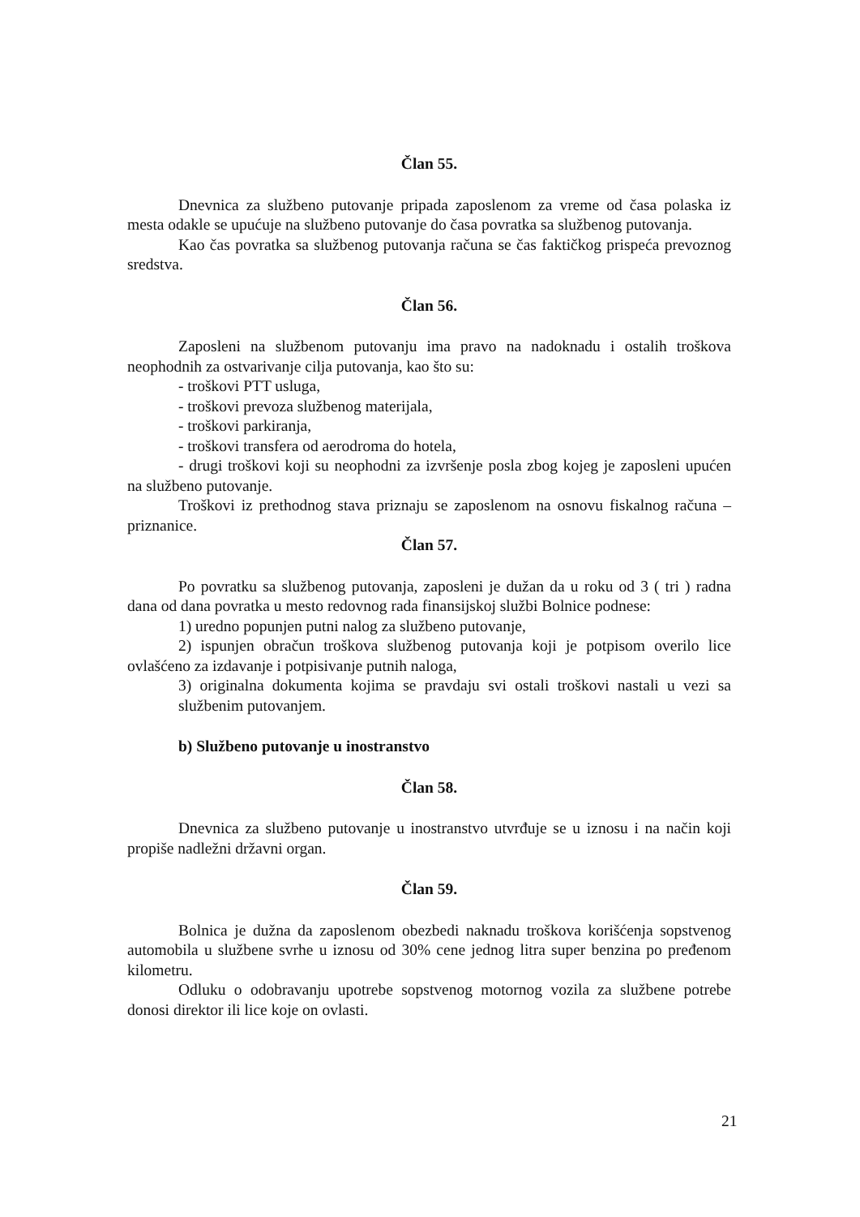Član 55.
Dnevnica za službeno putovanje pripada zaposlenom za vreme od časa polaska iz mesta odakle se upućuje na službeno putovanje do časa povratka sa službenog putovanja.
Kao čas povratka sa službenog putovanja računa se čas faktičkog prispeća prevoznog sredstva.
Član 56.
Zaposleni na službenom putovanju ima pravo na nadoknadu i ostalih troškova neophodnih za ostvarivanje cilja putovanja, kao što su:
- troškovi PTT usluga,
- troškovi prevoza službenog materijala,
- troškovi parkiranja,
- troškovi transfera od aerodroma do hotela,
- drugi troškovi koji su neophodni za izvršenje posla zbog kojeg je zaposleni upućen na službeno putovanje.
Troškovi iz prethodnog stava priznaju se zaposlenom na osnovu fiskalnog računa – priznanice.
Član 57.
Po povratku sa službenog putovanja, zaposleni je dužan da u roku od 3 ( tri ) radna dana od dana povratka u mesto redovnog rada finansijskoj službi Bolnice podnese:
1) uredno popunjen putni nalog za službeno putovanje,
2) ispunjen obračun troškova službenog putovanja koji je potpisom overilo lice ovlašćeno za izdavanje i potpisivanje putnih naloga,
3) originalna dokumenta kojima se pravdaju svi ostali troškovi nastali u vezi sa službenim putovanjem.
b) Službeno putovanje u inostranstvo
Član 58.
Dnevnica za službeno putovanje u inostranstvo utvrđuje se u iznosu i na način koji propiše nadležni državni organ.
Član 59.
Bolnica je dužna da zaposlenom obezbedi naknadu troškova korišćenja sopstvenog automobila u službene svrhe u iznosu od 30% cene jednog litra super benzina po pređenom kilometru.
Odluku o odobravanju upotrebe sopstvenog motornog vozila za službene potrebe donosi direktor ili lice koje on ovlasti.
21